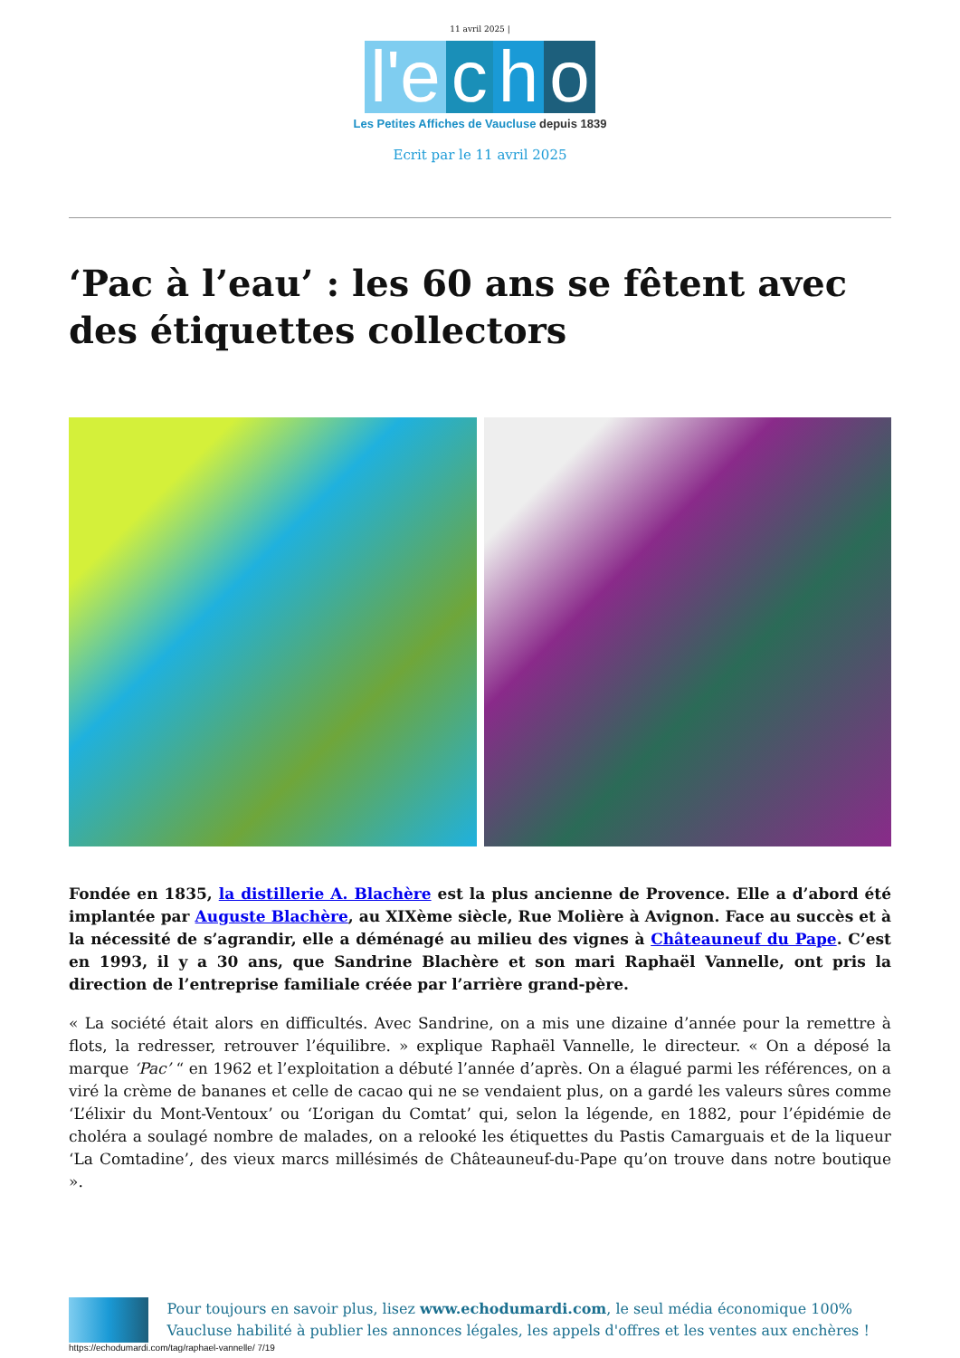11 avril 2025 |
l'e c h o
Les Petites Affiches de Vaucluse depuis 1839
Ecrit par le 11 avril 2025
‘Pac à l’eau’ : les 60 ans se fêtent avec des étiquettes collectors
Fondée en 1835, la distillerie A. Blachère est la plus ancienne de Provence. Elle a d’abord été implantée par Auguste Blachère, au XIXème siècle, Rue Molière à Avignon. Face au succès et à la nécessité de s’agrandir, elle a déménagé au milieu des vignes à Châteauneuf du Pape. C’est en 1993, il y a 30 ans, que Sandrine Blachère et son mari Raphaël Vannelle, ont pris la direction de l’entreprise familiale créée par l’arrière grand-père.
« La société était alors en difficultés. Avec Sandrine, on a mis une dizaine d’année pour la remettre à flots, la redresser, retrouver l’équilibre. » explique Raphaël Vannelle, le directeur. « On a déposé la marque ‘Pac’ “ en 1962 et l’exploitation a débuté l’année d’après. On a élagué parmi les références, on a viré la crème de bananes et celle de cacao qui ne se vendaient plus, on a gardé les valeurs sûres comme ‘L’élixir du Mont-Ventoux’ ou ‘L’origan du Comtat’ qui, selon la légende, en 1882, pour l’épidémie de choléra a soulagé nombre de malades, on a relooké les étiquettes du Pastis Camarguais et de la liqueur ‘La Comtadine’, des vieux marcs millésimés de Châteauneuf-du-Pape qu’on trouve dans notre boutique ».
Pour toujours en savoir plus, lisez www.echodumardi.com, le seul média économique 100% Vaucluse habilité à publier les annonces légales, les appels d'offres et les ventes aux enchères !
https://echodumardi.com/tag/raphael-vannelle/ 7/19